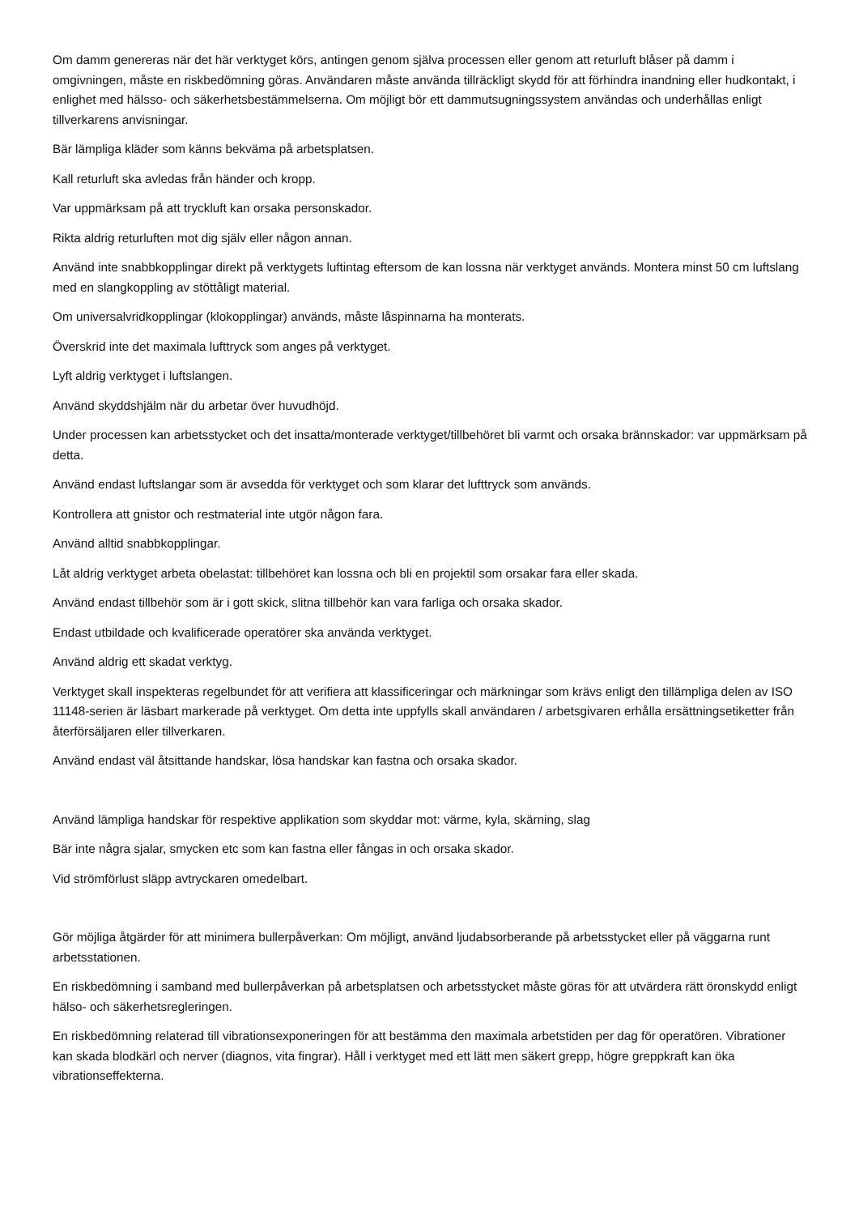Om damm genereras när det här verktyget körs, antingen genom själva processen eller genom att returluft blåser på damm i omgivningen, måste en riskbedömning göras. Användaren måste använda tillräckligt skydd för att förhindra inandning eller hudkontakt, i enlighet med hälsso- och säkerhetsbestämmelserna. Om möjligt bör ett dammutsugningssystem användas och underhållas enligt tillverkarens anvisningar.
Bär lämpliga kläder som känns bekväma på arbetsplatsen.
Kall returluft ska avledas från händer och kropp.
Var uppmärksam på att tryckluft kan orsaka personskador.
Rikta aldrig returluften mot dig själv eller någon annan.
Använd inte snabbkopplingar direkt på verktygets luftintag eftersom de kan lossna när verktyget används. Montera minst 50 cm luftslang med en slangkoppling av stöttåligt material.
Om universalvridkopplingar (klokopplingar) används, måste låspinnarna ha monterats.
Överskrid inte det maximala lufttryck som anges på verktyget.
Lyft aldrig verktyget i luftslangen.
Använd skyddshjälm när du arbetar över huvudhöjd.
Under processen kan arbetsstycket och det insatta/monterade verktyget/tillbehöret bli varmt och orsaka brännskador: var uppmärksam på detta.
Använd endast luftslangar som är avsedda för verktyget och som klarar det lufttryck som används.
Kontrollera att gnistor och restmaterial inte utgör någon fara.
Använd alltid snabbkopplingar.
Låt aldrig verktyget arbeta obelastat: tillbehöret kan lossna och bli en projektil som orsakar fara eller skada.
Använd endast tillbehör som är i gott skick, slitna tillbehör kan vara farliga och orsaka skador.
Endast utbildade och kvalificerade operatörer ska använda verktyget.
Använd aldrig ett skadat verktyg.
Verktyget skall inspekteras regelbundet för att verifiera att klassificeringar och märkningar som krävs enligt den tillämpliga delen av ISO 11148-serien är läsbart markerade på verktyget. Om detta inte uppfylls skall användaren / arbetsgivaren erhålla ersättningsetiketter från återförsäljaren eller tillverkaren.
Använd endast väl åtsittande handskar, lösa handskar kan fastna och orsaka skador.
Använd lämpliga handskar för respektive applikation som skyddar mot: värme, kyla, skärning, slag
Bär inte några sjalar, smycken etc som kan fastna eller fångas in och orsaka skador.
Vid strömförlust släpp avtryckaren omedelbart.
Gör möjliga åtgärder för att minimera bullerpåverkan: Om möjligt, använd ljudabsorberande på arbetsstycket eller på väggarna runt arbetsstationen.
En riskbedömning i samband med bullerpåverkan på arbetsplatsen och arbetsstycket måste göras för att utvärdera rätt öronskydd enligt hälso- och säkerhetsregleringen.
En riskbedömning relaterad till vibrationsexponeringen för att bestämma den maximala arbetstiden per dag för operatören. Vibrationer kan skada blodkärl och nerver (diagnos, vita fingrar). Håll i verktyget med ett lätt men säkert grepp, högre greppkraft kan öka vibrationseffekterna.